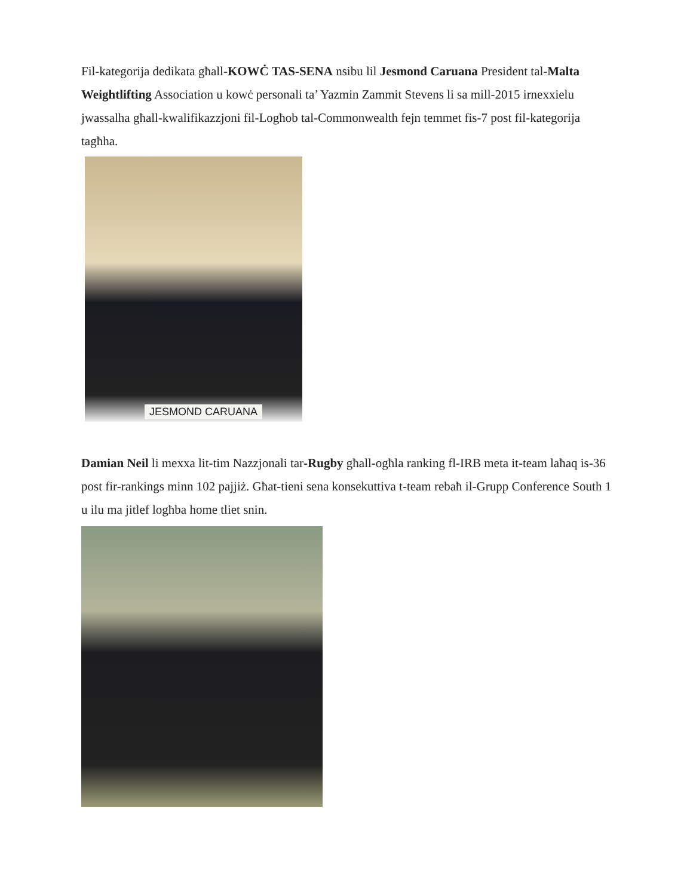Fil-kategorija dedikata għall-KOWĊ TAS-SENA nsibu lil Jesmond Caruana President tal-Malta Weightlifting Association u kowċ personali ta’ Yazmin Zammit Stevens li sa mill-2015 irnexxielu jwassalha għall-kwalifikazzjoni fil-Logħob tal-Commonwealth fejn temmet fis-7 post fil-kategorija tagħha.
JESMOND CARUANA
Damian Neil li mexxa lit-tim Nazzjonali tar-Rugby għall-ogħla ranking fl-IRB meta it-team laħaq is-36 post fir-rankings minn 102 pajjiż. Għat-tieni sena konsekuttiva t-team rebaħ il-Grupp Conference South 1 u ilu ma jitlef logħba home tliet snin.